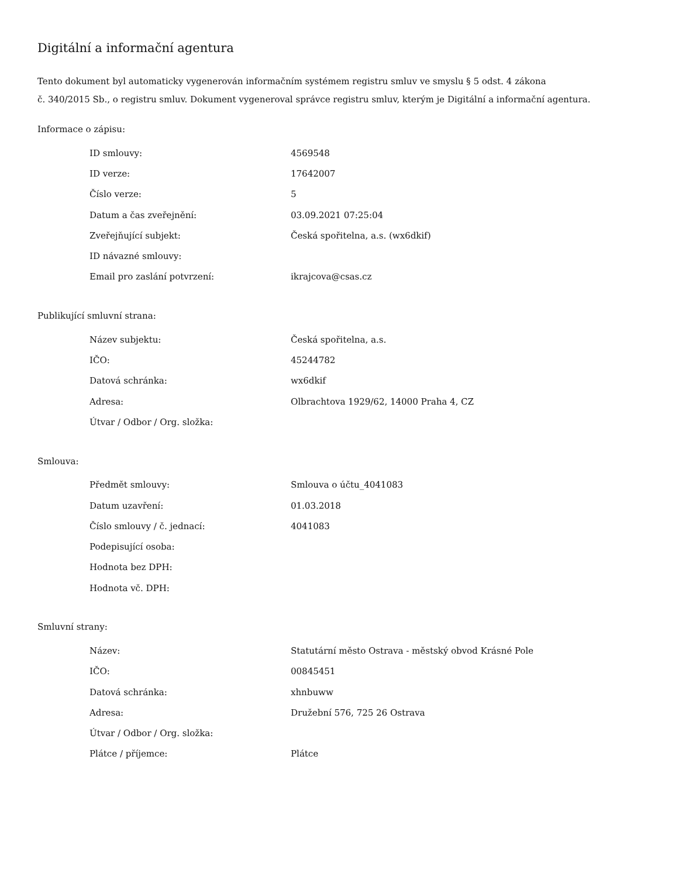Digitální a informační agentura
Tento dokument byl automaticky vygenerován informačním systémem registru smluv ve smyslu § 5 odst. 4 zákona
č. 340/2015 Sb., o registru smluv. Dokument vygeneroval správce registru smluv, kterým je Digitální a informační agentura.
Informace o zápisu:
| ID smlouvy: | 4569548 |
| ID verze: | 17642007 |
| Číslo verze: | 5 |
| Datum a čas zveřejnění: | 03.09.2021 07:25:04 |
| Zveřejňující subjekt: | Česká spořitelna, a.s. (wx6dkif) |
| ID návazné smlouvy: | |
| Email pro zaslání potvrzení: | ikrajcova@csas.cz |
Publikující smluvní strana:
| Název subjektu: | Česká spořitelna, a.s. |
| IČO: | 45244782 |
| Datová schránka: | wx6dkif |
| Adresa: | Olbrachtova 1929/62, 14000 Praha 4, CZ |
| Útvar / Odbor / Org. složka: | |
Smlouva:
| Předmět smlouvy: | Smlouva o účtu_4041083 |
| Datum uzavření: | 01.03.2018 |
| Číslo smlouvy / č. jednací: | 4041083 |
| Podepisující osoba: | |
| Hodnota bez DPH: | |
| Hodnota vč. DPH: | |
Smluvní strany:
| Název: | Statutární město Ostrava - městský obvod Krásné Pole |
| IČO: | 00845451 |
| Datová schránka: | xhnbuww |
| Adresa: | Družební 576, 725 26 Ostrava |
| Útvar / Odbor / Org. složka: | |
| Plátce / příjemce: | Plátce |